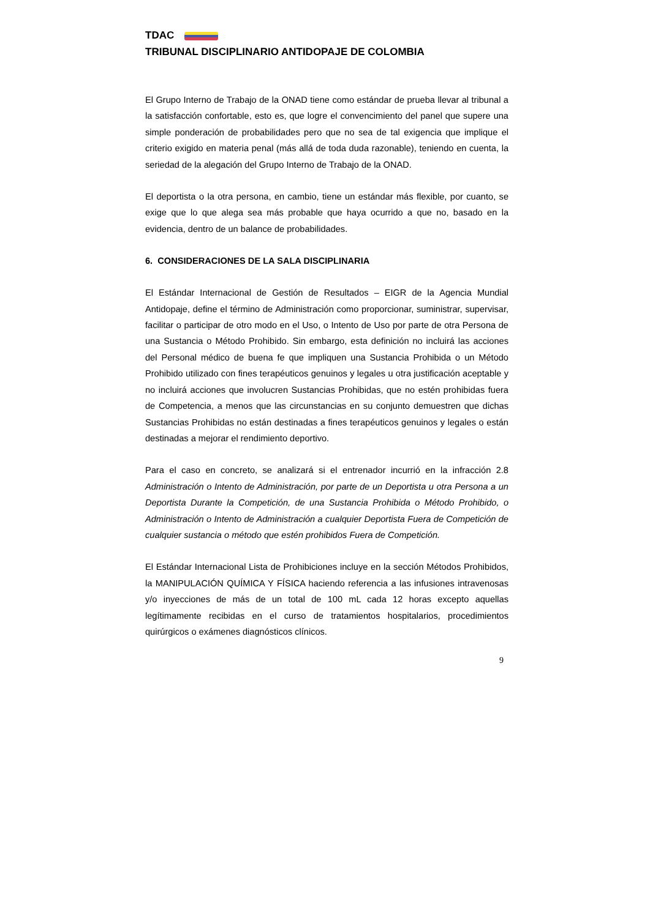TDAC
TRIBUNAL DISCIPLINARIO ANTIDOPAJE DE COLOMBIA
El Grupo Interno de Trabajo de la ONAD tiene como estándar de prueba llevar al tribunal a la satisfacción confortable, esto es, que logre el convencimiento del panel que supere una simple ponderación de probabilidades pero que no sea de tal exigencia que implique el criterio exigido en materia penal (más allá de toda duda razonable), teniendo en cuenta, la seriedad de la alegación del Grupo Interno de Trabajo de la ONAD.
El deportista o la otra persona, en cambio, tiene un estándar más flexible, por cuanto, se exige que lo que alega sea más probable que haya ocurrido a que no, basado en la evidencia, dentro de un balance de probabilidades.
6. CONSIDERACIONES DE LA SALA DISCIPLINARIA
El Estándar Internacional de Gestión de Resultados – EIGR de la Agencia Mundial Antidopaje, define el término de Administración como proporcionar, suministrar, supervisar, facilitar o participar de otro modo en el Uso, o Intento de Uso por parte de otra Persona de una Sustancia o Método Prohibido. Sin embargo, esta definición no incluirá las acciones del Personal médico de buena fe que impliquen una Sustancia Prohibida o un Método Prohibido utilizado con fines terapéuticos genuinos y legales u otra justificación aceptable y no incluirá acciones que involucren Sustancias Prohibidas, que no estén prohibidas fuera de Competencia, a menos que las circunstancias en su conjunto demuestren que dichas Sustancias Prohibidas no están destinadas a fines terapéuticos genuinos y legales o están destinadas a mejorar el rendimiento deportivo.
Para el caso en concreto, se analizará si el entrenador incurrió en la infracción 2.8 Administración o Intento de Administración, por parte de un Deportista u otra Persona a un Deportista Durante la Competición, de una Sustancia Prohibida o Método Prohibido, o Administración o Intento de Administración a cualquier Deportista Fuera de Competición de cualquier sustancia o método que estén prohibidos Fuera de Competición.
El Estándar Internacional Lista de Prohibiciones incluye en la sección Métodos Prohibidos, la MANIPULACIÓN QUÍMICA Y FÍSICA haciendo referencia a las infusiones intravenosas y/o inyecciones de más de un total de 100 mL cada 12 horas excepto aquellas legítimamente recibidas en el curso de tratamientos hospitalarios, procedimientos quirúrgicos o exámenes diagnósticos clínicos.
9